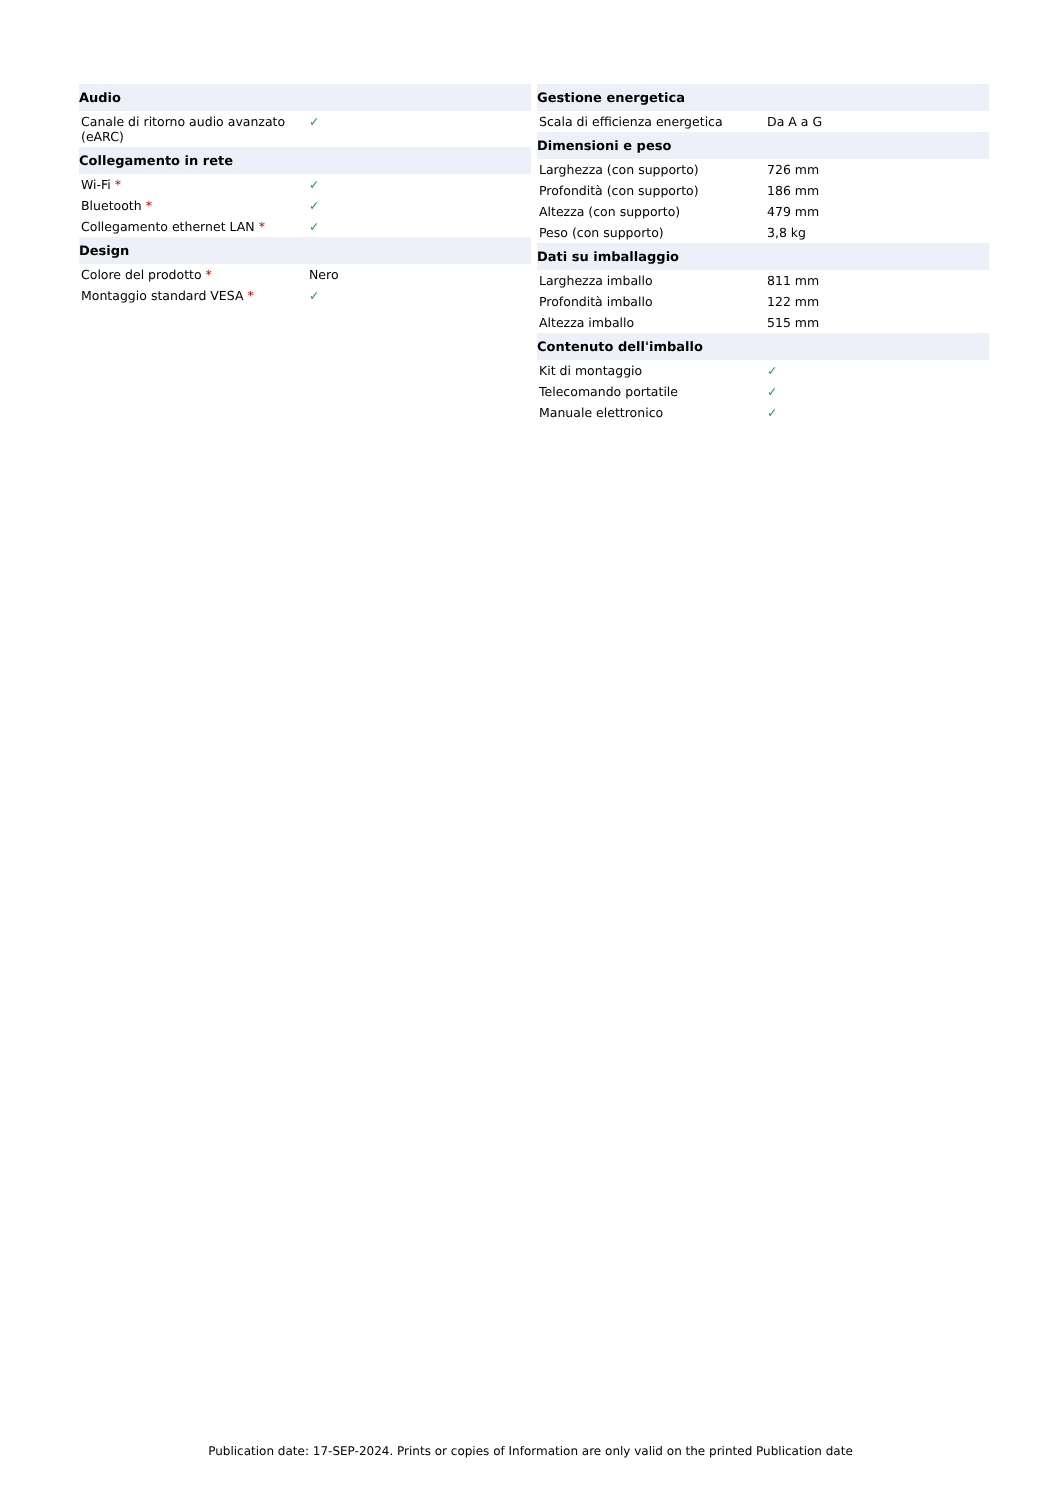| Audio | |
| --- | --- |
| Canale di ritorno audio avanzato (eARC) | ✓ |
| Collegamento in rete | |
| Wi-Fi * | ✓ |
| Bluetooth * | ✓ |
| Collegamento ethernet LAN * | ✓ |
| Design | |
| Colore del prodotto * | Nero |
| Montaggio standard VESA * | ✓ |
| Gestione energetica | |
| --- | --- |
| Scala di efficienza energetica | Da A a G |
| Dimensioni e peso | |
| Larghezza (con supporto) | 726 mm |
| Profondità (con supporto) | 186 mm |
| Altezza (con supporto) | 479 mm |
| Peso (con supporto) | 3,8 kg |
| Dati su imballaggio | |
| Larghezza imballo | 811 mm |
| Profondità imballo | 122 mm |
| Altezza imballo | 515 mm |
| Contenuto dell'imballo | |
| Kit di montaggio | ✓ |
| Telecomando portatile | ✓ |
| Manuale elettronico | ✓ |
Publication date: 17-SEP-2024. Prints or copies of Information are only valid on the printed Publication date